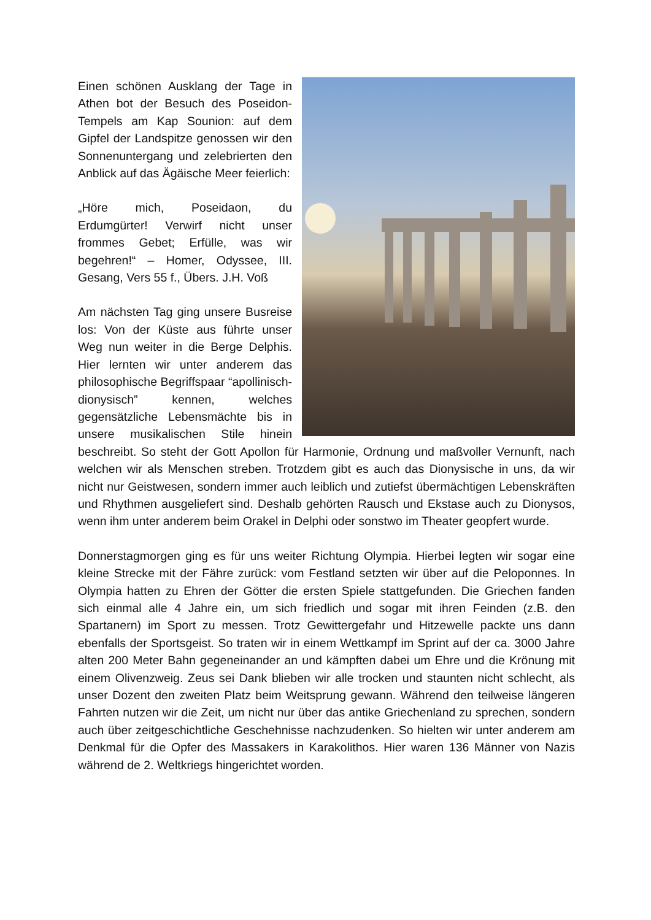Einen schönen Ausklang der Tage in Athen bot der Besuch des Poseidon-Tempels am Kap Sounion: auf dem Gipfel der Landspitze genossen wir den Sonnenuntergang und zelebrierten den Anblick auf das Ägäische Meer feierlich:
„Höre mich, Poseidaon, du Erdumgürter! Verwirf nicht unser frommes Gebet; Erfülle, was wir begehren!“ – Homer, Odyssee, III. Gesang, Vers 55 f., Übers. J.H. Voß
Am nächsten Tag ging unsere Busreise los: Von der Küste aus führte unser Weg nun weiter in die Berge Delphis. Hier lernten wir unter anderem das philosophische Begriffspaar “apollinisch-dionysisch” kennen, welches gegensätzliche Lebensmächte bis in unsere musikalischen Stile hinein beschreibt. So steht der Gott Apollon für Harmonie, Ordnung und maßvoller Vernunft, nach welchen wir als Menschen streben. Trotzdem gibt es auch das Dionysische in uns, da wir nicht nur Geistwesen, sondern immer auch leiblich und zutiefst übermächtigen Lebenskräften und Rhythmen ausgeliefert sind. Deshalb gehörten Rausch und Ekstase auch zu Dionysos, wenn ihm unter anderem beim Orakel in Delphi oder sonstwo im Theater geopfert wurde.
Donnerstagmorgen ging es für uns weiter Richtung Olympia. Hierbei legten wir sogar eine kleine Strecke mit der Fähre zurück: vom Festland setzten wir über auf die Peloponnes. In Olympia hatten zu Ehren der Götter die ersten Spiele stattgefunden. Die Griechen fanden sich einmal alle 4 Jahre ein, um sich friedlich und sogar mit ihren Feinden (z.B. den Spartanern) im Sport zu messen. Trotz Gewittergefahr und Hitzewelle packte uns dann ebenfalls der Sportsgeist. So traten wir in einem Wettkampf im Sprint auf der ca. 3000 Jahre alten 200 Meter Bahn gegeneinander an und kämpften dabei um Ehre und die Krönung mit einem Olivenzweig. Zeus sei Dank blieben wir alle trocken und staunten nicht schlecht, als unser Dozent den zweiten Platz beim Weitsprung gewann. Während den teilweise längeren Fahrten nutzen wir die Zeit, um nicht nur über das antike Griechenland zu sprechen, sondern auch über zeitgeschichtliche Geschehnisse nachzudenken. So hielten wir unter anderem am Denkmal für die Opfer des Massakers in Karakolithos. Hier waren 136 Männer von Nazis während de 2. Weltkriegs hingerichtet worden.